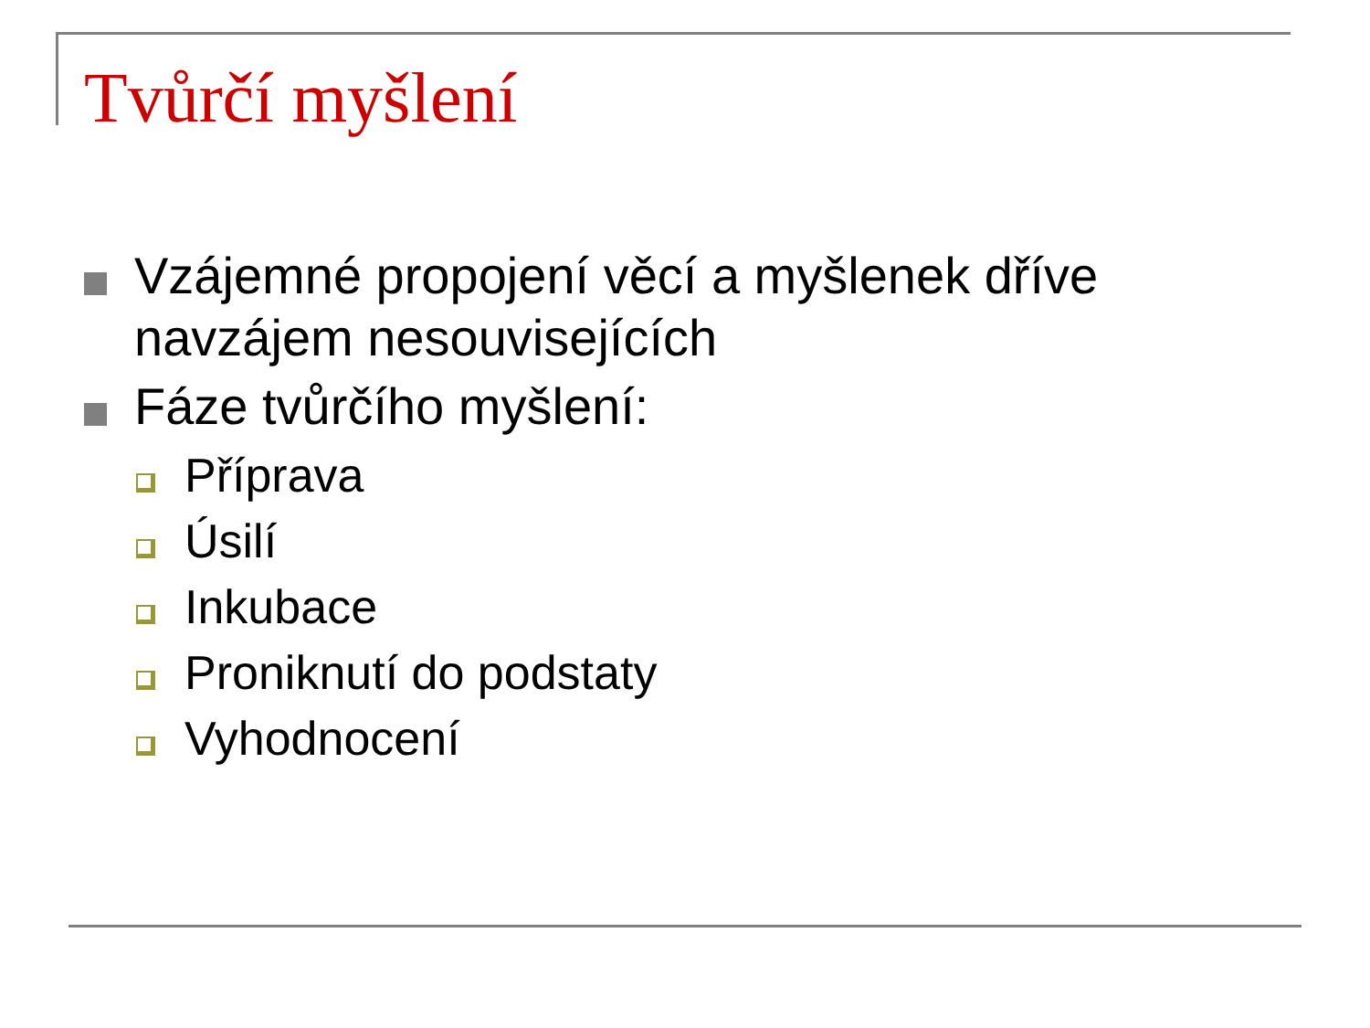Tvůrčí myšlení
Vzájemné propojení věcí a myšlenek dříve navzájem nesouvisejících
Fáze tvůrčího myšlení:
Příprava
Úsilí
Inkubace
Proniknutí do podstaty
Vyhodnocení